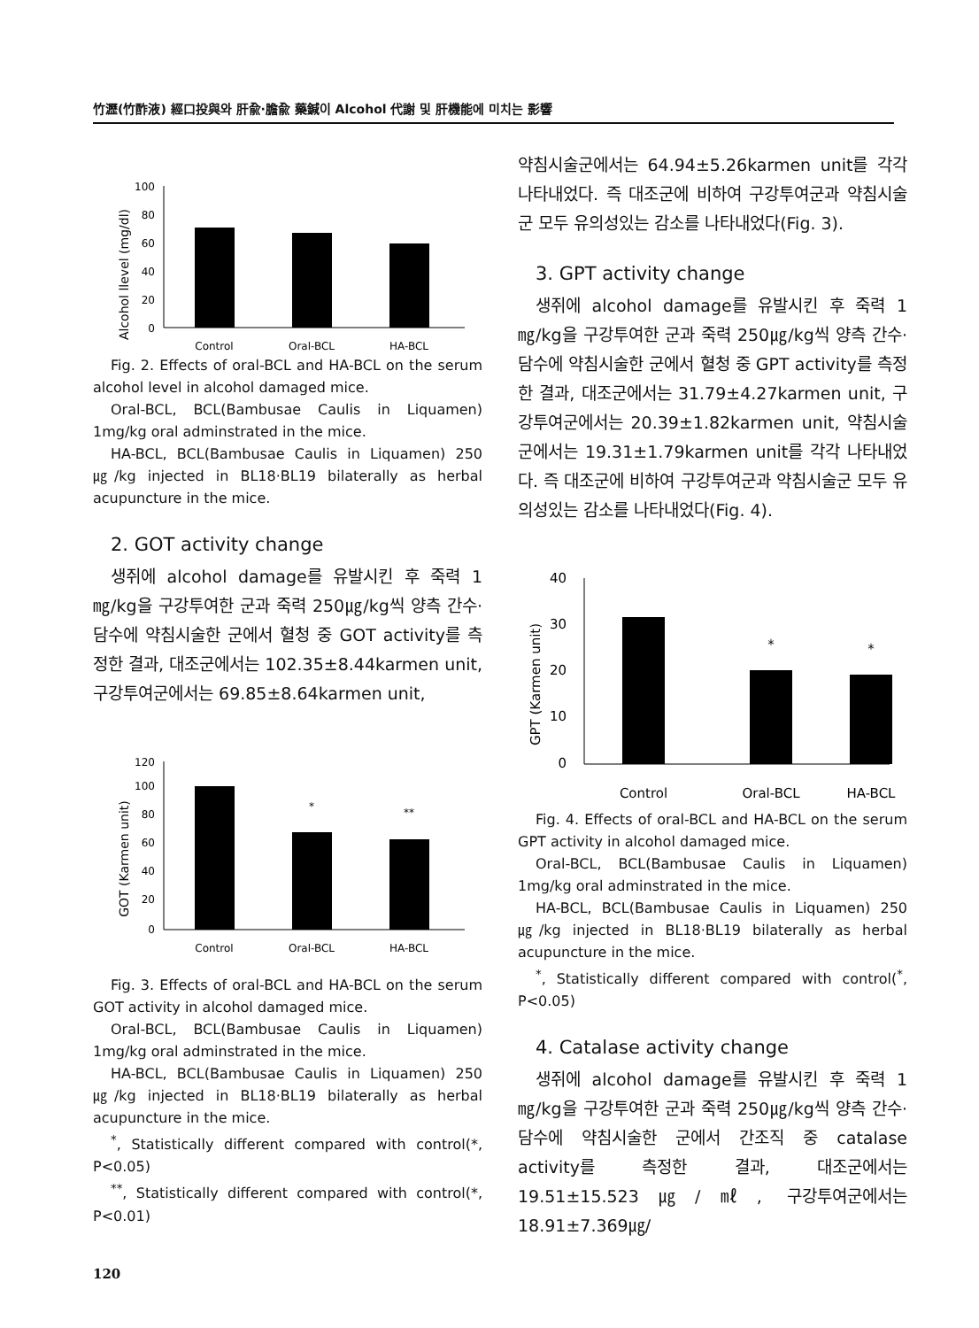竹瀝(竹酢液) 經口投與와 肝兪·膽兪 藥鍼이 Alcohol 代謝 및 肝機能에 미치는 影響
Alcohol llevel (mg/dl)
100
80
60
40
20
0
Control
Oral-BCL
HA-BCL
Fig. 2. Effects of oral-BCL and HA-BCL on the serum alcohol level in alcohol damaged mice.
Oral-BCL, BCL(Bambusae Caulis in Liquamen) 1mg/kg oral adminstrated in the mice.
HA-BCL, BCL(Bambusae Caulis in Liquamen) 250㎍/kg injected in BL18·BL19 bilaterally as herbal acupuncture in the mice.
2. GOT activity change
생쥐에 alcohol damage를 유발시킨 후 죽력 1㎎/kg을 구강투여한 군과 죽력 250㎍/kg씩 양측 간수·담수에 약침시술한 군에서 혈청 중 GOT activity를 측정한 결과, 대조군에서는 102.35±8.44karmen unit, 구강투여군에서는 69.85±8.64karmen unit,
GOT (Karmen unit)
120
100
80
60
40
20
0
*
**
Control
Oral-BCL
HA-BCL
Fig. 3. Effects of oral-BCL and HA-BCL on the serum GOT activity in alcohol damaged mice.
Oral-BCL, BCL(Bambusae Caulis in Liquamen) 1mg/kg oral adminstrated in the mice.
HA-BCL, BCL(Bambusae Caulis in Liquamen) 250㎍/kg injected in BL18·BL19 bilaterally as herbal acupuncture in the mice.
<sup>*</sup>, Statistically different compared with control(*, P<0.05)
<sup>**</sup>, Statistically different compared with control(*, P<0.01)
약침시술군에서는 64.94±5.26karmen unit를 각각 나타내었다. 즉 대조군에 비하여 구강투여군과 약침시술군 모두 유의성있는 감소를 나타내었다(Fig. 3).
3. GPT activity change
생쥐에 alcohol damage를 유발시킨 후 죽력 1㎎/kg을 구강투여한 군과 죽력 250㎍/kg씩 양측 간수·담수에 약침시술한 군에서 혈청 중 GPT activity를 측정한 결과, 대조군에서는 31.79±4.27karmen unit, 구강투여군에서는 20.39±1.82karmen unit, 약침시술군에서는 19.31±1.79karmen unit를 각각 나타내었다. 즉 대조군에 비하여 구강투여군과 약침시술군 모두 유의성있는 감소를 나타내었다(Fig. 4).
GPT (Karmen unit)
40
30
20
10
0
*
*
Control
Oral-BCL
HA-BCL
Fig. 4. Effects of oral-BCL and HA-BCL on the serum GPT activity in alcohol damaged mice.
Oral-BCL, BCL(Bambusae Caulis in Liquamen) 1mg/kg oral adminstrated in the mice.
HA-BCL, BCL(Bambusae Caulis in Liquamen) 250㎍/kg injected in BL18·BL19 bilaterally as herbal acupuncture in the mice.
<sup>*</sup>, Statistically different compared with control(<sup>*</sup>, P<0.05)
4. Catalase activity change
생쥐에 alcohol damage를 유발시킨 후 죽력 1㎎/kg을 구강투여한 군과 죽력 250㎍/kg씩 양측 간수·담수에 약침시술한 군에서 간조직 중 catalase activity를 측정한 결과, 대조군에서는 19.51±15.523㎍/㎖, 구강투여군에서는 18.91±7.369㎍/
120